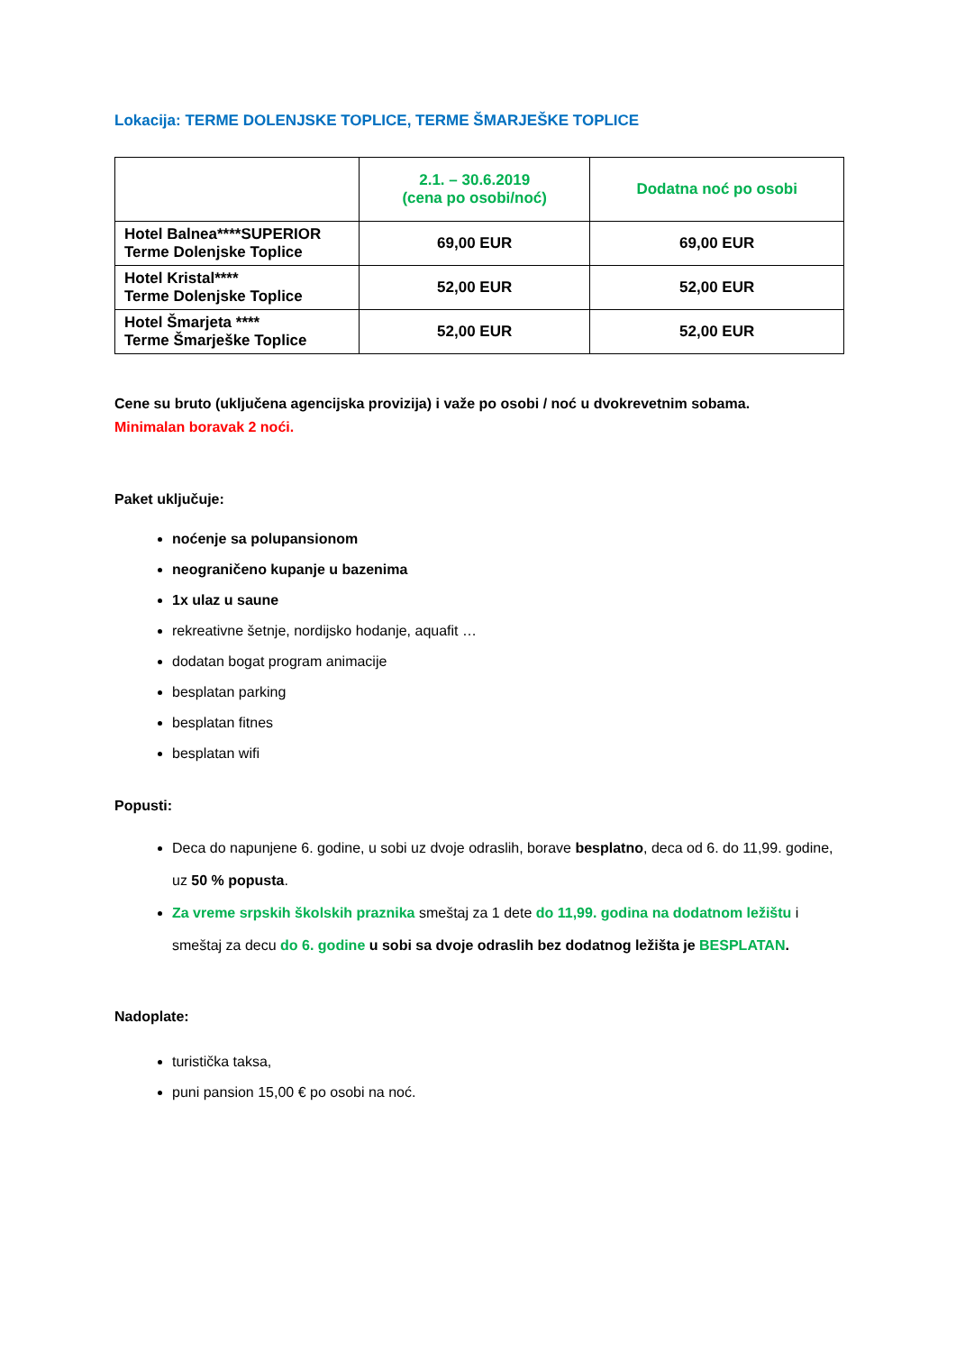Lokacija: TERME DOLENJSKE TOPLICE, TERME ŠMARJEŠKE TOPLICE
| | 2.1. – 30.6.2019 (cena po osobi/noć) | Dodatna noć po osobi |
| --- | --- | --- |
| Hotel Balnea****SUPERIOR Terme Dolenjske Toplice | 69,00 EUR | 69,00 EUR |
| Hotel Kristal**** Terme Dolenjske Toplice | 52,00 EUR | 52,00 EUR |
| Hotel Šmarjeta **** Terme Šmarješke Toplice | 52,00 EUR | 52,00 EUR |
Cene su bruto (uključena agencijska provizija) i važe po osobi / noć u dvokrevetnim sobama.
Minimalan boravak 2 noći.
Paket uključuje:
noćenje sa polupansionom
neograničeno kupanje u bazenima
1x ulaz u saune
rekreativne šetnje, nordijsko hodanje, aquafit …
dodatan bogat program animacije
besplatan parking
besplatan fitnes
besplatan wifi
Popusti:
Deca do napunjene 6. godine, u sobi uz dvoje odraslih, borave besplatno, deca od 6. do 11,99. godine, uz 50 % popusta.
Za vreme srpskih školskih praznika smeštaj za 1 dete do 11,99. godina na dodatnom ležištu i smeštaj za decu do 6. godine u sobi sa dvoje odraslih bez dodatnog ležišta je BESPLATAN.
Nadoplate:
turistička taksa,
puni pansion 15,00 € po osobi na noć.